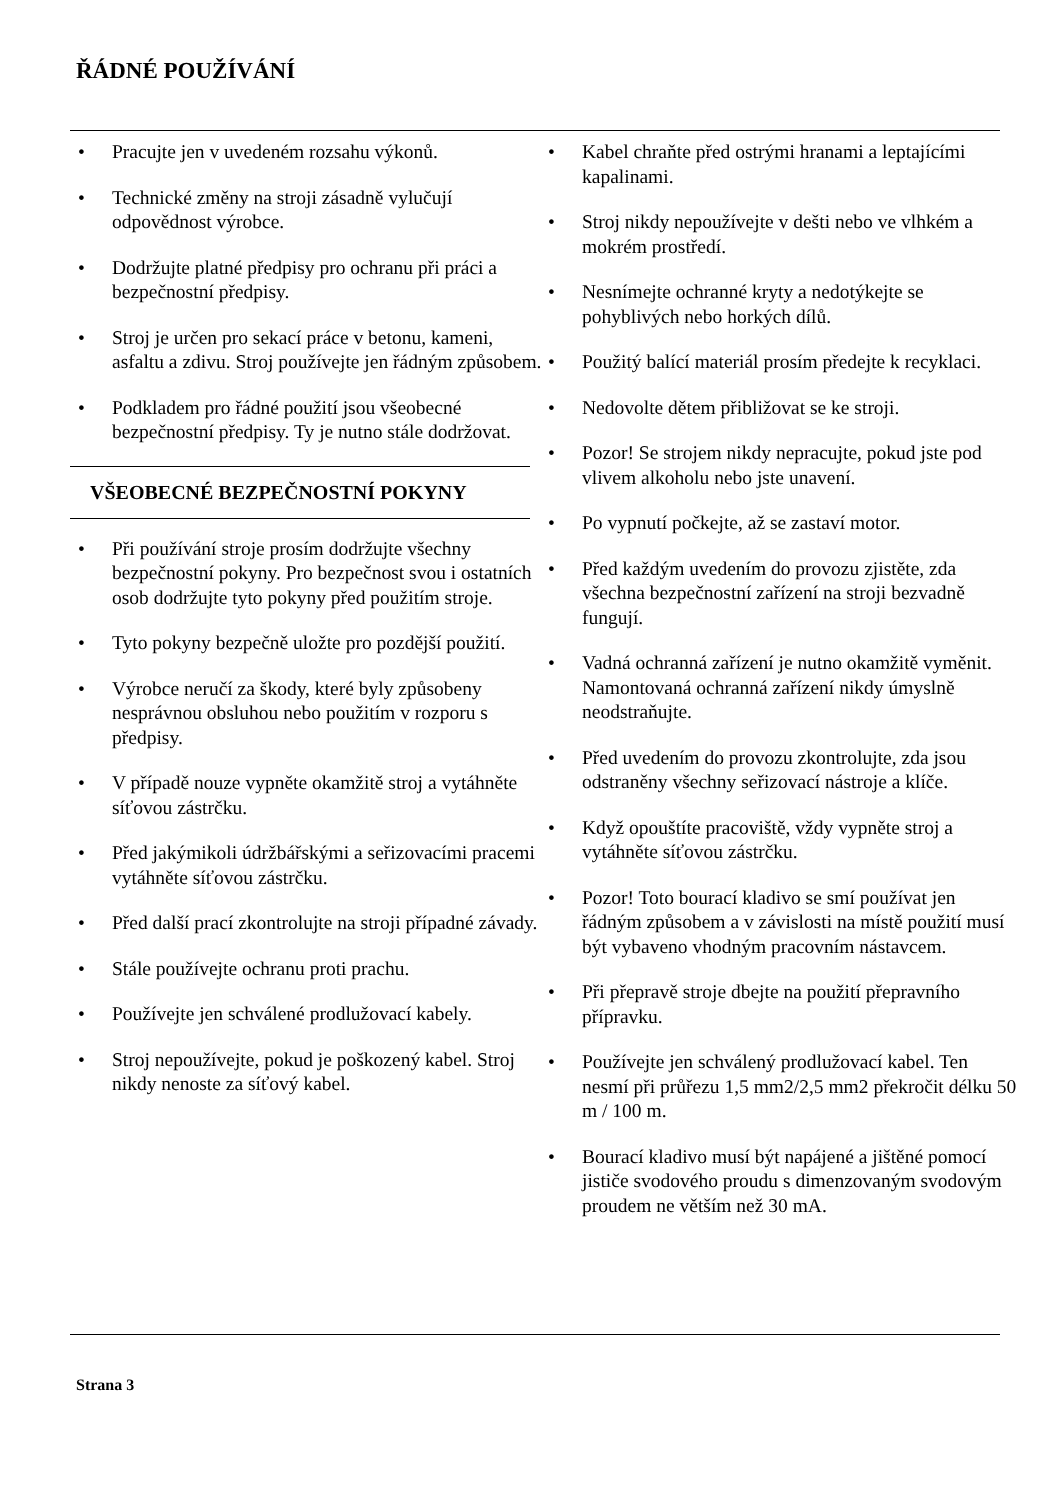ŘÁDNÉ POUŽÍVÁNÍ
• Pracujte jen v uvedeném rozsahu výkonů.
• Technické změny na stroji zásadně vylučují odpovědnost výrobce.
• Dodržujte platné předpisy pro ochranu při práci a bezpečnostní předpisy.
• Stroj je určen pro sekací práce v betonu, kameni, asfaltu a zdivu. Stroj používejte jen řádným způsobem.
• Podkladem pro řádné použití jsou všeobecné bezpečnostní předpisy. Ty je nutno stále dodržovat.
VŠEOBECNÉ BEZPEČNOSTNÍ POKYNY
• Při používání stroje prosím dodržujte všechny bezpečnostní pokyny. Pro bezpečnost svou i ostatních osob dodržujte tyto pokyny před použitím stroje.
• Tyto pokyny bezpečně uložte pro pozdější použití.
• Výrobce neručí za škody, které byly způsobeny nesprávnou obsluhou nebo použitím v rozporu s předpisy.
• V případě nouze vypněte okamžitě stroj a vytáhněte síťovou zástrčku.
• Před jakýmikoli údržbářskými a seřizovacími pracemi vytáhněte síťovou zástrčku.
• Před další prací zkontrolujte na stroji případné závady.
• Stále používejte ochranu proti prachu.
• Používejte jen schválené prodlužovací kabely.
• Stroj nepoužívejte, pokud je poškozený kabel. Stroj nikdy nenoste za síťový kabel.
• Kabel chraňte před ostrými hranami a leptajícími kapalinami.
• Stroj nikdy nepoužívejte v dešti nebo ve vlhkém a mokrém prostředí.
• Nesnímejte ochranné kryty a nedotýkejte se pohyblivých nebo horkých dílů.
• Použitý balící materiál prosím předejte k recyklaci.
• Nedovolte dětem přibližovat se ke stroji.
• Pozor! Se strojem nikdy nepracujte, pokud jste pod vlivem alkoholu nebo jste unavení.
• Po vypnutí počkejte, až se zastaví motor.
• Před každým uvedením do provozu zjistěte, zda všechna bezpečnostní zařízení na stroji bezvadně fungují.
• Vadná ochranná zařízení je nutno okamžitě vyměnit. Namontovaná ochranná zařízení nikdy úmyslně neodstraňujte.
• Před uvedením do provozu zkontrolujte, zda jsou odstraněny všechny seřizovací nástroje a klíče.
• Když opouštíte pracoviště, vždy vypněte stroj a vytáhněte síťovou zástrčku.
• Pozor! Toto bourací kladivo se smí používat jen řádným způsobem a v závislosti na místě použití musí být vybaveno vhodným pracovním nástavcem.
• Při přepravě stroje dbejte na použití přepravního přípravku.
• Používejte jen schválený prodlužovací kabel. Ten nesmí při průřezu 1,5 mm2/2,5 mm2 překročit délku 50 m / 100 m.
• Bourací kladivo musí být napájené a jištěné pomocí jističe svodového proudu s dimenzovaným svodovým proudem ne větším než 30 mA.
Strana 3